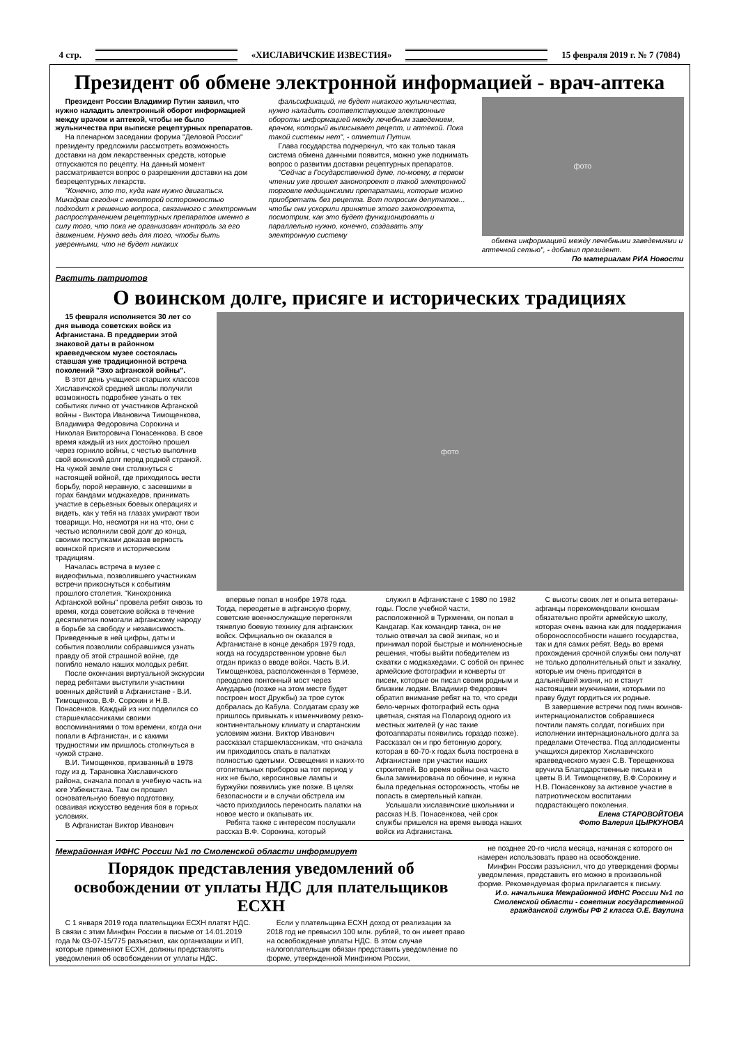4 стр. «ХИСЛАВИЧСКИЕ ИЗВЕСТИЯ» 15 февраля 2019 г. № 7 (7084)
Президент об обмене электронной информацией - врач-аптека
Президент России Владимир Путин заявил, что нужно наладить электронный оборот информацией между врачом и аптекой, чтобы не было жульничества при выписке рецептурных препаратов.
На пленарном заседании форума "Деловой России" президенту предложили рассмотреть возможность доставки на дом лекарственных средств, которые отпускаются по рецепту. На данный момент рассматривается вопрос о разрешении доставки на дом безрецептурных лекарств.
"Конечно, это то, куда нам нужно двигаться. Минздрав сегодня с некоторой осторожностью подходит к решению вопроса, связанного с электронным распространением рецептурных препаратов именно в силу того, что пока не организован контроль за его движением. Нужно ведь для того, чтобы быть уверенными, что не будет никаких
фальсификаций, не будет никакого жульничества, нужно наладить соответствующие электронные обороты информацией между лечебным заведением, врачом, который выписывает рецепт, и аптекой. Пока такой системы нет", - отметил Путин.
Глава государства подчеркнул, что как только такая система обмена данными появится, можно уже поднимать вопрос о развитии доставки рецептурных препаратов.
"Сейчас в Государственной думе, по-моему, в первом чтении уже прошел законопроект о такой электронной торговле медицинскими препаратами, которые можно приобретать без рецепта. Вот попросим депутатов... чтобы они ускорили принятие этого законопроекта, посмотрим, как это будет функционировать и параллельно нужно, конечно, создавать эту электронную систему
фото
обмена информацией между лечебными заведениями и аптечной сетью", - добавил президент.
По материалам РИА Новости
Растить патриотов
О воинском долге, присяге и исторических традициях
15 февраля исполняется 30 лет со дня вывода советских войск из Афганистана. В преддверии этой знаковой даты в районном краеведческом музее состоялась ставшая уже традиционной встреча поколений "Эхо афганской войны".
В этот день учащиеся старших классов Хиславичской средней школы получили возможность подробнее узнать о тех событиях лично от участников Афганской войны - Виктора Ивановича Тимощенкова, Владимира Федоровича Сорокина и Николая Викторовича Понасенкова. В свое время каждый из них достойно прошел через горнило войны, с честью выполнив свой воинский долг перед родной страной. На чужой земле они столкнуться с настоящей войной, где приходилось вести борьбу, порой неравную, с засевшими в горах бандами моджахедов, принимать участие в серьезных боевых операциях и видеть, как у тебя на глазах умирают твои товарищи. Но, несмотря ни на что, они с честью исполнили свой долг до конца, своими поступками доказав верность воинской присяге и историческим традициям.
Началась встреча в музее с видеофильма, позволившего участникам встречи прикоснуться к событиям прошлого столетия. "Кинохроника Афганской войны" провела ребят сквозь то время, когда советские войска в течение десятилетия помогали афганскому народу в борьбе за свободу и независимость. Приведенные в ней цифры, даты и события позволили собравшимся узнать правду об этой страшной войне, где погибло немало наших молодых ребят.
После окончания виртуальной экскурсии перед ребятами выступили участники военных действий в Афганистане - В.И. Тимощенков, В.Ф. Сорокин и Н.В. Понасенков. Каждый из них поделился со старшеклассниками своими воспоминаниями о том времени, когда они попали в Афганистан, и с какими трудностями им пришлось столкнуться в чужой стране.
В.И. Тимощенков, призванный в 1978 году из д. Тарановка Хиславичского района, сначала попал в учебную часть на юге Узбекистана. Там он прошел основательную боевую подготовку, осваивая искусство ведения боя в горных условиях.
В Афганистан Виктор Иванович
фото
впервые попал в ноябре 1978 года. Тогда, переодетые в афганскую форму, советские военнослужащие перегоняли тяжелую боевую технику для афганских войск. Официально он оказался в Афганистане в конце декабря 1979 года, когда на государственном уровне был отдан приказ о вводе войск. Часть В.И. Тимощенкова, расположенная в Термезе, преодолев понтонный мост через Амударью (позже на этом месте будет построен мост Дружбы) за трое суток добралась до Кабула. Солдатам сразу же пришлось привыкать к изменчивому резко-континентальному климату и спартанским условиям жизни. Виктор Иванович рассказал старшеклассникам, что сначала им приходилось спать в палатках полностью одетыми. Освещения и каких-то отопительных приборов на тот период у них не было, керосиновые лампы и буржуйки появились уже позже. В целях безопасности и в случаи обстрела им часто приходилось переносить палатки на новое место и окапывать их.
Ребята также с интересом послушали рассказ В.Ф. Сорокина, который
служил в Афганистане с 1980 по 1982 годы. После учебной части, расположенной в Туркмении, он попал в Кандагар. Как командир танка, он не только отвечал за свой экипаж, но и принимал порой быстрые и молниеносные решения, чтобы выйти победителем из схватки с моджахедами. С собой он принес армейские фотографии и конверты от писем, которые он писал своим родным и близким людям. Владимир Федорович обратил внимание ребят на то, что среди бело-черных фотографий есть одна цветная, снятая на Полароид одного из местных жителей (у нас такие фотоаппараты появились гораздо позже). Рассказал он и про бетонную дорогу, которая в 60-70-х годах была построена в Афганистане при участии наших строителей. Во время войны она часто была заминирована по обочине, и нужна была предельная осторожность, чтобы не попасть в смертельный капкан.
Услышали хиславичские школьники и рассказ Н.В. Понасенкова, чей срок службы пришелся на время вывода наших войск из Афганистана.
С высоты своих лет и опыта ветераны-афганцы порекомендовали юношам обязательно пройти армейскую школу, которая очень важна как для поддержания обороноспособности нашего государства, так и для самих ребят. Ведь во время прохождения срочной службы они получат не только дополнительный опыт и закалку, которые им очень пригодятся в дальнейшей жизни, но и станут настоящими мужчинами, которыми по праву будут гордиться их родные.
В завершение встречи под гимн воинов-интернационалистов собравшиеся почтили память солдат, погибших при исполнении интернационального долга за пределами Отечества. Под аплодисменты учащихся директор Хиславичского краеведческого музея С.В. Терещенкова вручила Благодарственные письма и цветы В.И. Тимощенкову, В.Ф.Сорокину и Н.В. Понасенкову за активное участие в патриотическом воспитании подрастающего поколения.
Елена СТАРОВОЙТОВА
Фото Валерия ЦЫРКУНОВА
Межрайонная ИФНС России №1 по Смоленской области информирует
Порядок представления уведомлений об освобождении от уплаты НДС для плательщиков ЕСХН
С 1 января 2019 года плательщики ЕСХН платят НДС. В связи с этим Минфин России в письме от 14.01.2019 года № 03-07-15/775 разъяснил, как организации и ИП, которые применяют ЕСХН, должны представлять уведомления об освобождении от уплаты НДС.
Если у плательщика ЕСХН доход от реализации за 2018 год не превысил 100 млн. рублей, то он имеет право на освобождение уплаты НДС. В этом случае налогоплательщик обязан представить уведомление по форме, утвержденной Минфином России,
не позднее 20-го числа месяца, начиная с которого он намерен использовать право на освобождение.
Минфин России разъяснил, что до утверждения формы уведомления, представить его можно в произвольной форме. Рекомендуемая форма прилагается к письму.
И.о. начальника Межрайонной ИФНС России №1 по Смоленской области - советник государственной гражданской службы РФ 2 класса О.Е. Ваулина